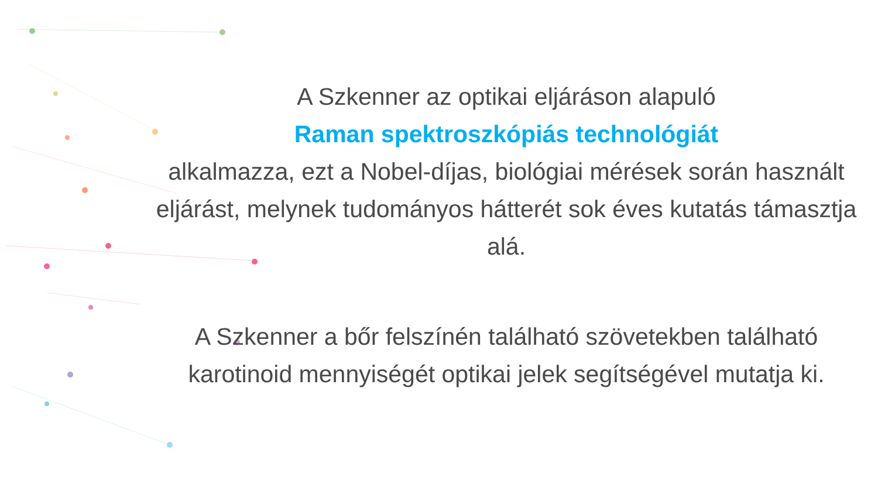A Szkenner az optikai eljáráson alapuló
Raman spektroszkópiás technológiát
alkalmazza, ezt a Nobel-díjas, biológiai mérések során használt eljárást, melynek tudományos hátterét sok éves kutatás támasztja alá.
A Szkenner a bőr felszínén található szövetekben található karotinoid mennyiségét optikai jelek segítségével mutatja ki.